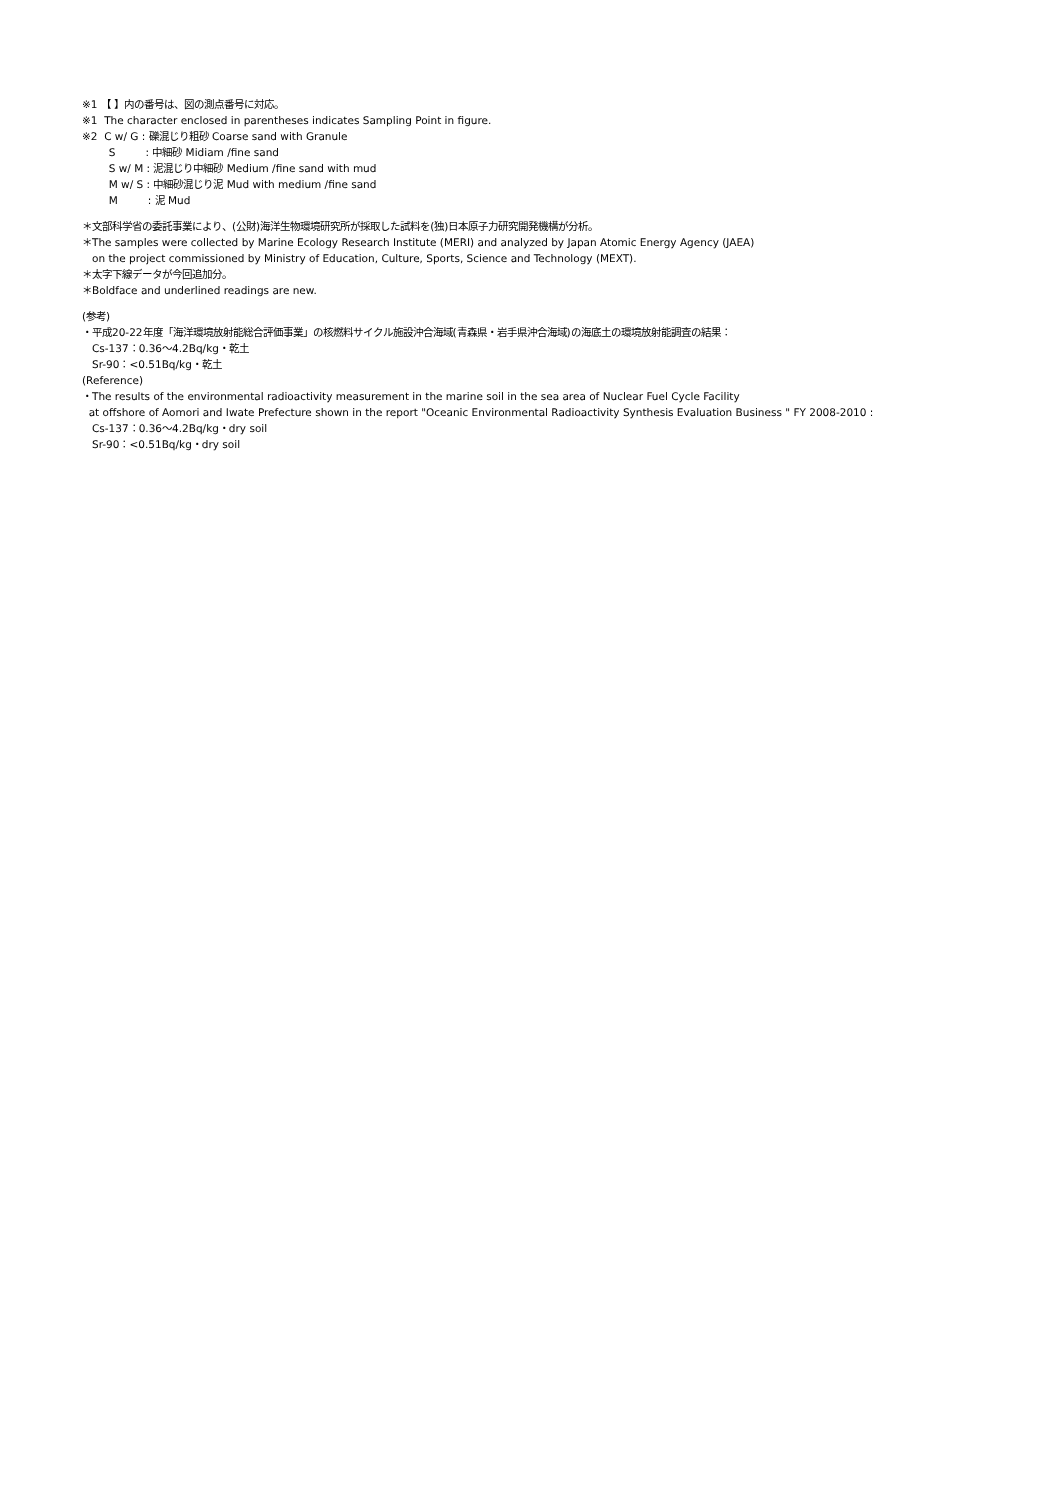※1 【 】内の番号は、図の測点番号に対応。
※1 The character enclosed in parentheses indicates Sampling Point in figure.
※2 C w/ G : 礫混じり粗砂 Coarse sand with Granule
S : 中細砂 Midiam /fine sand
S w/ M : 泥混じり中細砂 Medium /fine sand with mud
M w/ S : 中細砂混じり泥 Mud with medium /fine sand
M : 泥 Mud
＊文部科学省の委託事業により、(公財)海洋生物環境研究所が採取した試料を(独)日本原子力研究開発機構が分析。
＊The samples were collected by Marine Ecology Research Institute (MERI) and analyzed by Japan Atomic Energy Agency (JAEA)
on the project commissioned by Ministry of Education, Culture, Sports, Science and Technology (MEXT).
＊太字下線データが今回追加分。
＊Boldface and underlined readings are new.
(参考)
・平成20-22年度「海洋環境放射能総合評価事業」の核燃料サイクル施設沖合海域(青森県・岩手県沖合海域)の海底土の環境放射能調査の結果：
Cs-137：0.36～4.2Bq/kg・乾土
Sr-90：<0.51Bq/kg・乾土
(Reference)
・The results of the environmental radioactivity measurement in the marine soil in the sea area of Nuclear Fuel Cycle Facility
at offshore of Aomori and Iwate Prefecture shown in the report "Oceanic Environmental Radioactivity Synthesis Evaluation Business " FY 2008-2010 :
Cs-137：0.36～4.2Bq/kg・dry soil
Sr-90：<0.51Bq/kg・dry soil